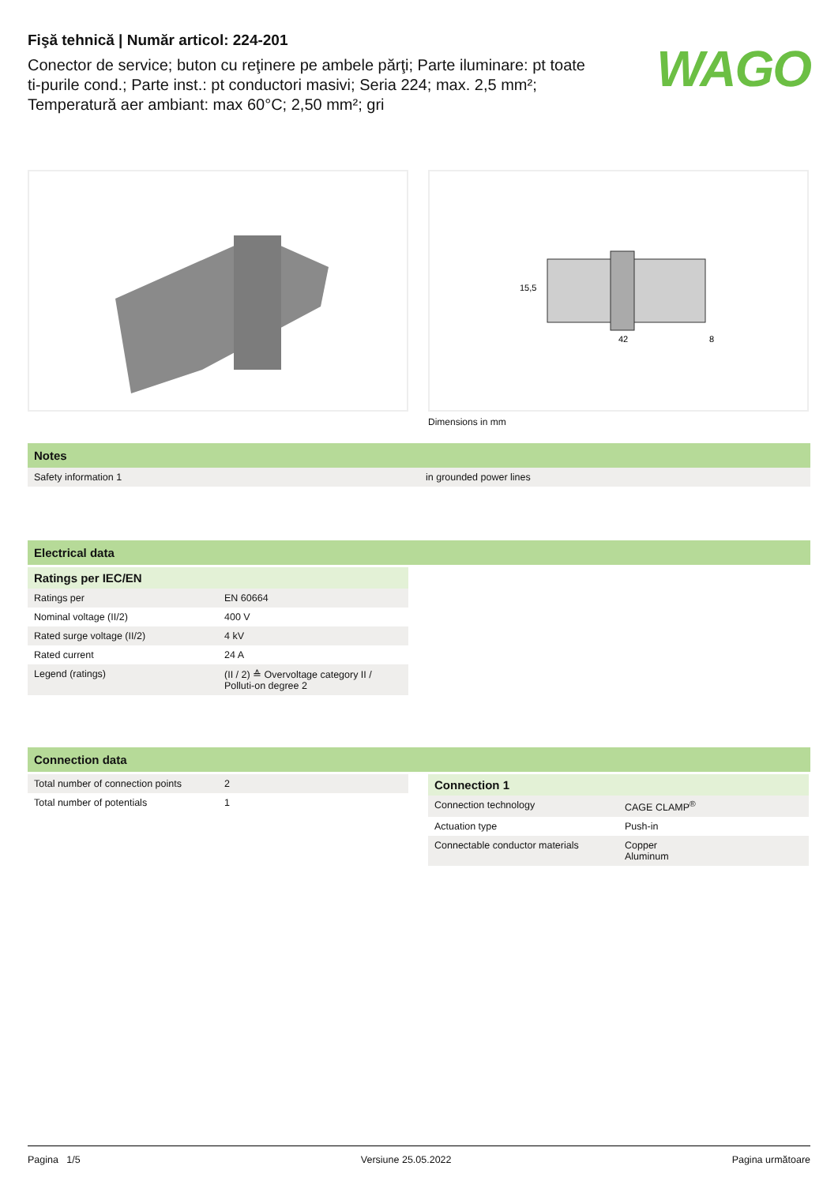Fişă tehnică | Număr articol: 224-201
Conector de service; buton cu reţinere pe ambele părţi; Parte iluminare: pt toate ti-purile cond.; Parte inst.: pt conductori masivi; Seria 224; max. 2,5 mm²; Temperatură aer ambiant: max 60°C; 2,50 mm²; gri
WAGO
42
15,5
8
Dimensions in mm
Notes
| Safety information 1 | in grounded power lines |
Electrical data
Ratings per IEC/EN
| Ratings per | EN 60664 |
| Nominal voltage (II/2) | 400 V |
| Rated surge voltage (II/2) | 4 kV |
| Rated current | 24 A |
| Legend (ratings) | (II / 2) ≙ Overvoltage category II / Polluti-on degree 2 |
Connection data
| Total number of connection points | 2 |
| Total number of potentials | 1 |
Connection 1
| Connection technology | CAGE CLAMP<sup>®</sup> |
| Actuation type | Push-in |
| Connectable conductor materials | Copper Aluminum |
Pagina 1/5 Versiune 25.05.2022 Pagina următoare